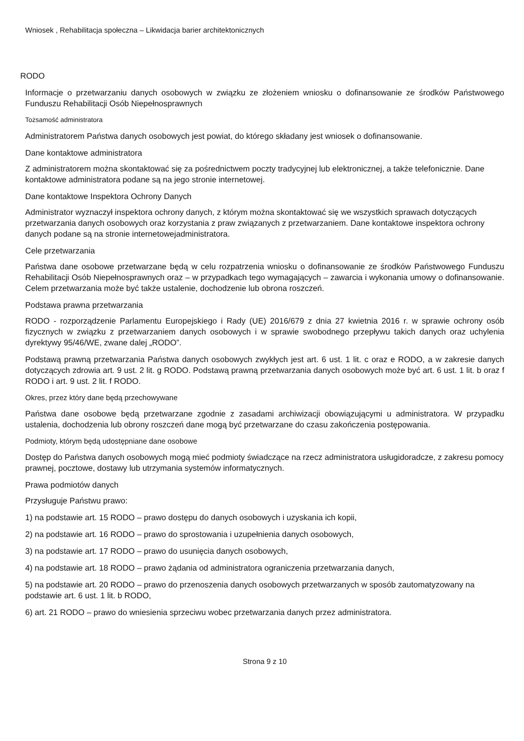Wniosek , Rehabilitacja społeczna – Likwidacja barier architektonicznych
RODO
Informacje o przetwarzaniu danych osobowych w związku ze złożeniem wniosku o dofinansowanie ze środków Państwowego Funduszu Rehabilitacji Osób Niepełnosprawnych
Tożsamość administratora
Administratorem Państwa danych osobowych jest powiat, do którego składany jest wniosek o dofinansowanie.
Dane kontaktowe administratora
Z administratorem można skontaktować się za pośrednictwem poczty tradycyjnej lub elektronicznej, a także telefonicznie. Dane kontaktowe administratora podane są na jego stronie internetowej.
Dane kontaktowe Inspektora Ochrony Danych
Administrator wyznaczył inspektora ochrony danych, z którym można skontaktować się we wszystkich sprawach dotyczących przetwarzania danych osobowych oraz korzystania z praw związanych z przetwarzaniem. Dane kontaktowe inspektora ochrony danych podane są na stronie internetowejadministratora.
Cele przetwarzania
Państwa dane osobowe przetwarzane będą w celu rozpatrzenia wniosku o dofinansowanie ze środków Państwowego Funduszu Rehabilitacji Osób Niepełnosprawnych oraz – w przypadkach tego wymagających – zawarcia i wykonania umowy o dofinansowanie. Celem przetwarzania może być także ustalenie, dochodzenie lub obrona roszczeń.
Podstawa prawna przetwarzania
RODO - rozporządzenie Parlamentu Europejskiego i Rady (UE) 2016/679 z dnia 27 kwietnia 2016 r. w sprawie ochrony osób fizycznych w związku z przetwarzaniem danych osobowych i w sprawie swobodnego przepływu takich danych oraz uchylenia dyrektywy 95/46/WE, zwane dalej „RODO”.
Podstawą prawną przetwarzania Państwa danych osobowych zwykłych jest art. 6 ust. 1 lit. c oraz e RODO, a w zakresie danych dotyczących zdrowia art. 9 ust. 2 lit. g RODO. Podstawą prawną przetwarzania danych osobowych może być art. 6 ust. 1 lit. b oraz f RODO i art. 9 ust. 2 lit. f RODO.
Okres, przez który dane będą przechowywane
Państwa dane osobowe będą przetwarzane zgodnie z zasadami archiwizacji obowiązującymi u administratora. W przypadku ustalenia, dochodzenia lub obrony roszczeń dane mogą być przetwarzane do czasu zakończenia postępowania.
Podmioty, którym będą udostępniane dane osobowe
Dostęp do Państwa danych osobowych mogą mieć podmioty świadczące na rzecz administratora usługidoradcze, z zakresu pomocy prawnej, pocztowe, dostawy lub utrzymania systemów informatycznych.
Prawa podmiotów danych
Przysługuje Państwu prawo:
1) na podstawie art. 15 RODO – prawo dostępu do danych osobowych i uzyskania ich kopii,
2) na podstawie art. 16 RODO – prawo do sprostowania i uzupełnienia danych osobowych,
3) na podstawie art. 17 RODO – prawo do usunięcia danych osobowych,
4) na podstawie art. 18 RODO – prawo żądania od administratora ograniczenia przetwarzania danych,
5) na podstawie art. 20 RODO – prawo do przenoszenia danych osobowych przetwarzanych w sposób zautomatyzowany na podstawie art. 6 ust. 1 lit. b RODO,
6) art. 21 RODO – prawo do wniesienia sprzeciwu wobec przetwarzania danych przez administratora.
Strona 9 z 10